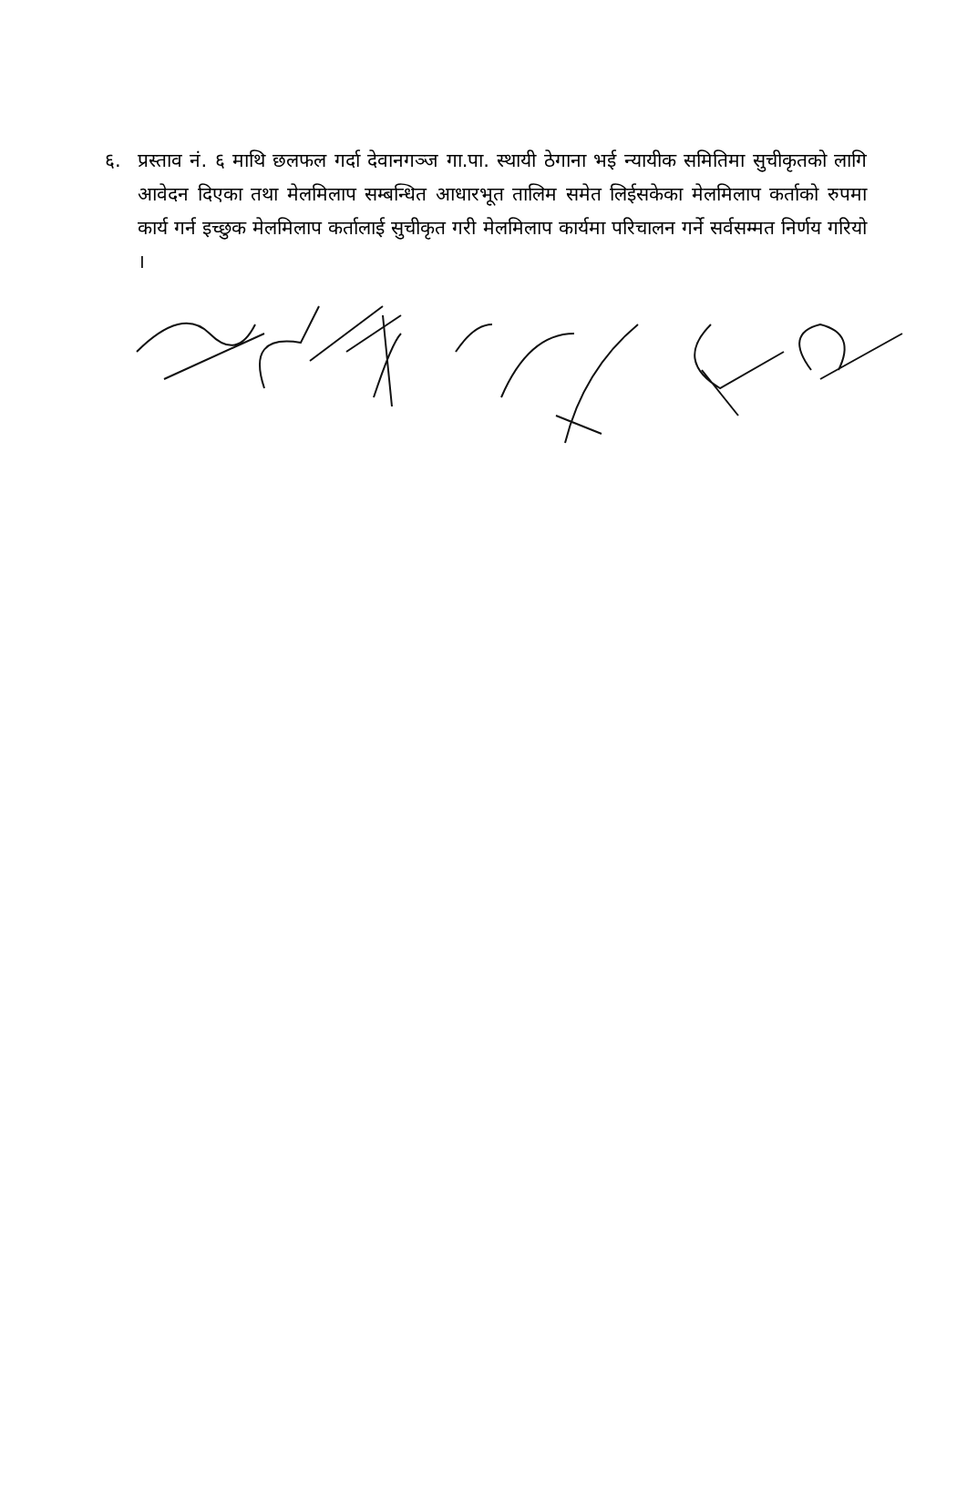६. प्रस्ताव नं. ६ माथि छलफल गर्दा देवानगञ्ज गा.पा. स्थायी ठेगाना भई न्यायीक समितिमा सुचीकृतको लागि आवेदन दिएका तथा मेलमिलाप सम्बन्धित आधारभूत तालिम समेत लिईसकेका मेलमिलाप कर्ताको रुपमा कार्य गर्न इच्छुक मेलमिलाप कर्तालाई सुचीकृत गरी मेलमिलाप कार्यमा परिचालन गर्ने सर्वसम्मत निर्णय गरियो ।